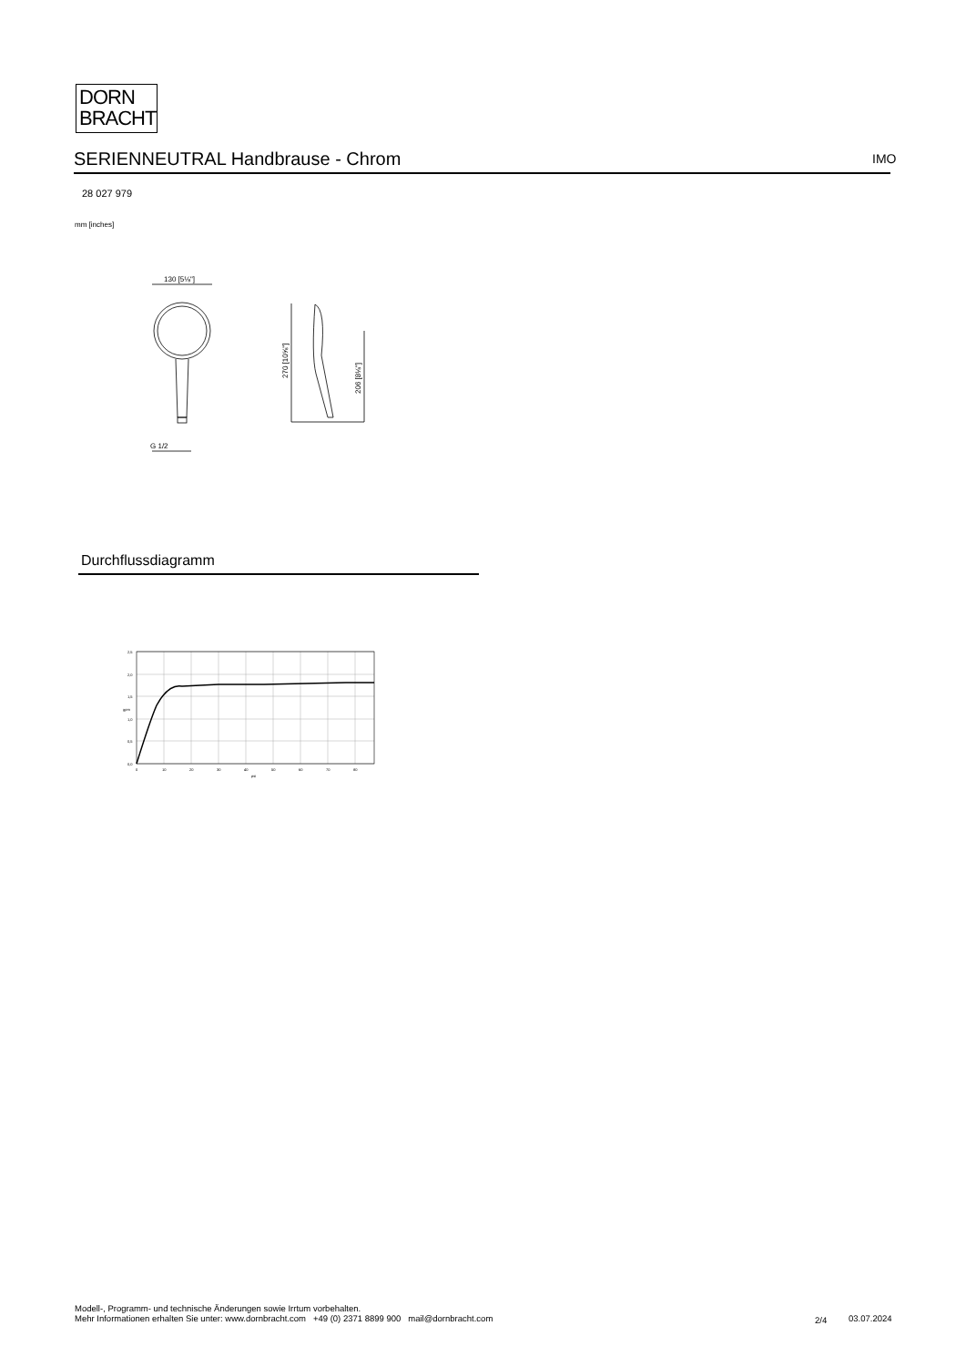DORN
BRACHT
SERIENNEUTRAL Handbrause - Chrom IMO
28 027 979
mm [inches]
130 [5⅛"]
G 1/2
270 [10⅝"]
206 [8⅛"]
Durchflussdiagramm
2,5
2,0
1,5
1,0
0,5
0,0
0
10
20
30
40
50
60
70
80
psi
gpm
Modell-, Programm- und technische Änderungen sowie Irrtum vorbehalten.
Mehr Informationen erhalten Sie unter: www.dornbracht.com +49 (0) 2371 8899 900 mail@dornbracht.com
2/4 03.07.2024